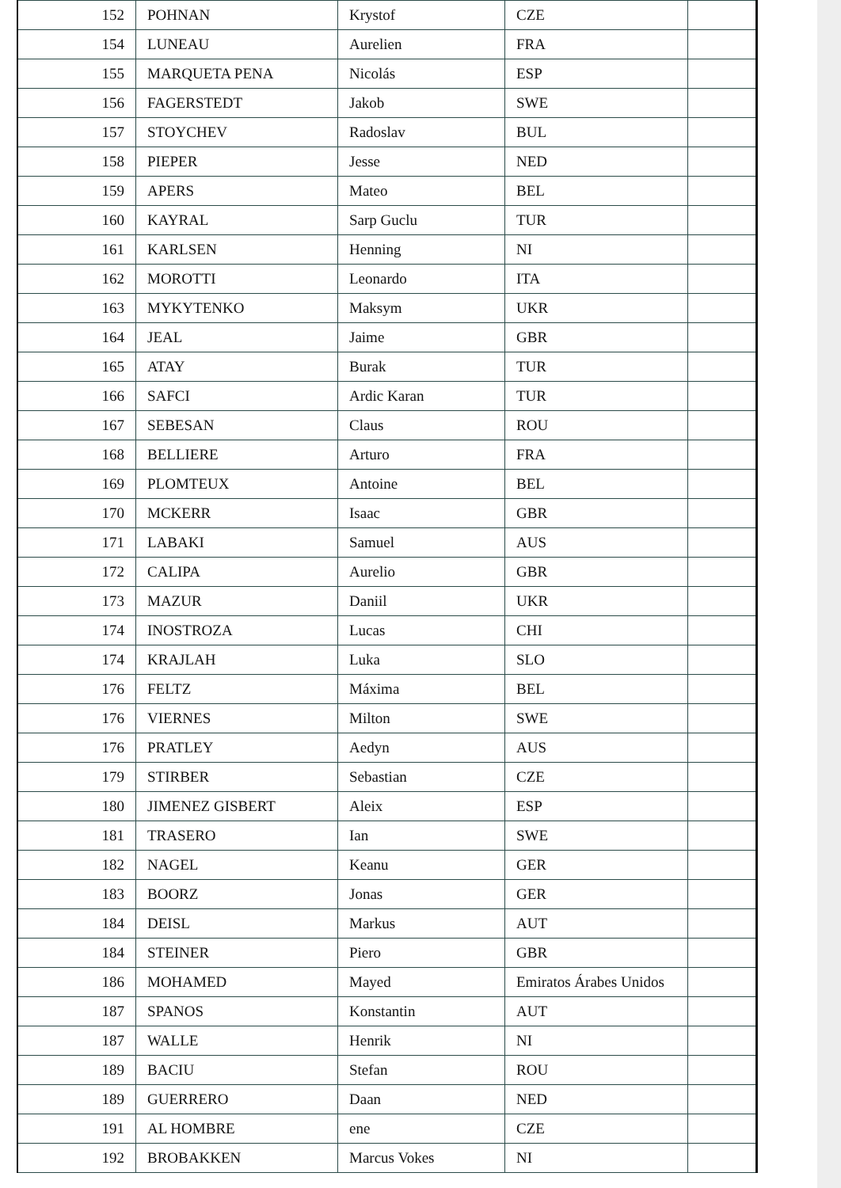| 152 | POHNAN | Krystof | CZE | |
| 154 | LUNEAU | Aurelien | FRA | |
| 155 | MARQUETA PENA | Nicolás | ESP | |
| 156 | FAGERSTEDT | Jakob | SWE | |
| 157 | STOYCHEV | Radoslav | BUL | |
| 158 | PIEPER | Jesse | NED | |
| 159 | APERS | Mateo | BEL | |
| 160 | KAYRAL | Sarp Guclu | TUR | |
| 161 | KARLSEN | Henning | NI | |
| 162 | MOROTTI | Leonardo | ITA | |
| 163 | MYKYTENKO | Maksym | UKR | |
| 164 | JEAL | Jaime | GBR | |
| 165 | ATAY | Burak | TUR | |
| 166 | SAFCI | Ardic Karan | TUR | |
| 167 | SEBESAN | Claus | ROU | |
| 168 | BELLIERE | Arturo | FRA | |
| 169 | PLOMTEUX | Antoine | BEL | |
| 170 | MCKERR | Isaac | GBR | |
| 171 | LABAKI | Samuel | AUS | |
| 172 | CALIPA | Aurelio | GBR | |
| 173 | MAZUR | Daniil | UKR | |
| 174 | INOSTROZA | Lucas | CHI | |
| 174 | KRAJLAH | Luka | SLO | |
| 176 | FELTZ | Máxima | BEL | |
| 176 | VIERNES | Milton | SWE | |
| 176 | PRATLEY | Aedyn | AUS | |
| 179 | STIRBER | Sebastian | CZE | |
| 180 | JIMENEZ GISBERT | Aleix | ESP | |
| 181 | TRASERO | Ian | SWE | |
| 182 | NAGEL | Keanu | GER | |
| 183 | BOORZ | Jonas | GER | |
| 184 | DEISL | Markus | AUT | |
| 184 | STEINER | Piero | GBR | |
| 186 | MOHAMED | Mayed | Emiratos Árabes Unidos | |
| 187 | SPANOS | Konstantin | AUT | |
| 187 | WALLE | Henrik | NI | |
| 189 | BACIU | Stefan | ROU | |
| 189 | GUERRERO | Daan | NED | |
| 191 | AL HOMBRE | ene | CZE | |
| 192 | BROBAKKEN | Marcus Vokes | NI | |